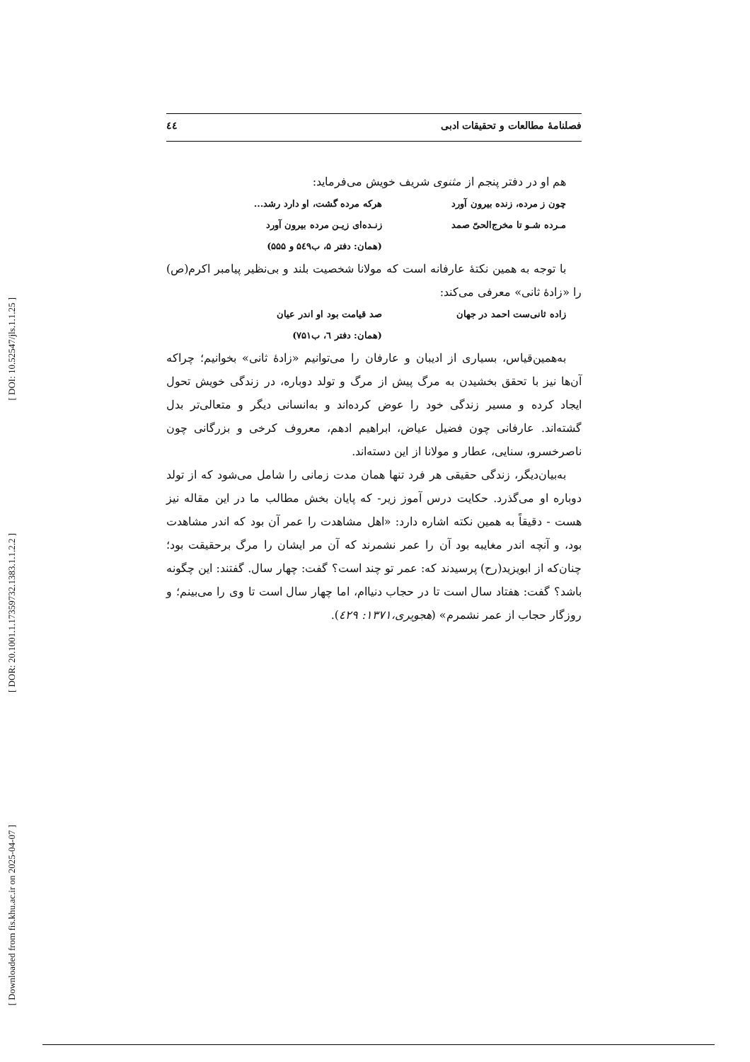[ DOI: 10.52547/jls.1.1.25 ]
[ DOR: 20.1001.1.17359732.1383.1.1.2.2 ]
[ Downloaded from fis.khu.ac.ir on 2025-04-07 ]
فصلنامهٔ مطالعات و تحقیقات ادبی ٤٤
هم او در دفتر پنجم از مثنوی شریف خویش می‌فرماید:
چون ز مرده، زنده بیرون آورد هرکه مرده گشت، او دارد رشد...
مـرده شـو تا مخرج‌الحیّ صمد زنـده‌ای زیـن مرده بیرون آورد
(همان: دفتر ۵، ب۵٤۹ و ۵۵۵)
با توجه به همین نکتهٔ عارفانه است که مولانا شخصیت بلند و بی‌نظیر پیامبر اکرم(ص) را «زادهٔ ثانی» معرفی می‌کند:
زاده ثانی‌ست احمد در جهان صد قیامت بود او اندر عیان
(همان: دفتر ٦، ب۷۵۱)
به‌همین‌قیاس، بسیاری از ادیبان و عارفان را می‌توانیم «زادهٔ ثانی» بخوانیم؛ چراکه آن‌ها نیز با تحقق بخشیدن به مرگ پیش از مرگ و تولد دوباره، در زندگی خویش تحول ایجاد کرده و مسیر زندگی خود را عوض کرده‌اند و به‌انسانی دیگر و متعالی‌تر بدل گشته‌اند. عارفانی چون فضیل عیاض، ابراهیم ادهم، معروف کرخی و بزرگانی چون ناصرخسرو، سنایی، عطار و مولانا از این دسته‌اند.
به‌بیان‌دیگر، زندگی حقیقی هر فرد تنها همان مدت زمانی را شامل می‌شود که از تولد دوباره او می‌گذرد. حکایت درس آموز زیر- که پایان بخش مطالب ما در این مقاله نیز هست - دقیقاً به همین نکته اشاره دارد: «اهل مشاهدت را عمر آن بود که اندر مشاهدت بود، و آنچه اندر مغایبه بود آن را عمر نشمرند که آن مر ایشان را مرگ برحقیقت بود؛ چنان‌که از ابویزید(رح) پرسیدند که: عمر تو چند است؟ گفت: چهار سال. گفتند: این چگونه باشد؟ گفت: هفتاد سال است تا در حجاب دنیاام، اما چهار سال است تا وی را می‌بینم؛ و روزگار حجاب از عمر نشمرم» (هجویری،۱۳۷۱: ٤۲۹).